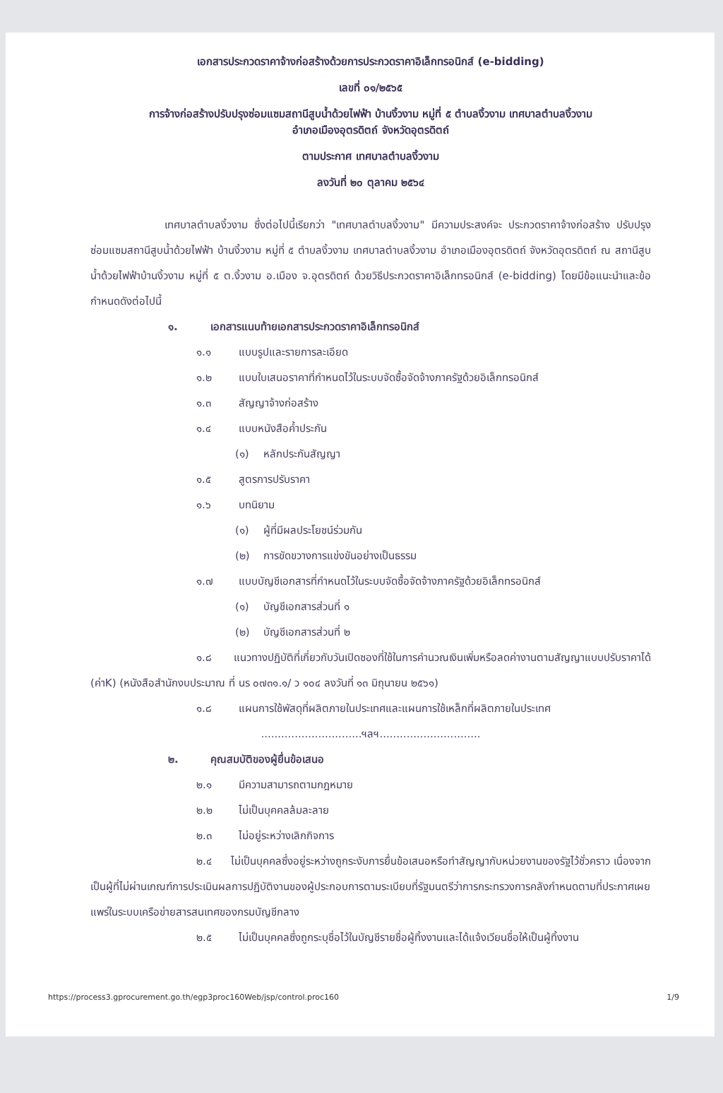เอกสารประกวดราคาจ้างก่อสร้างด้วยการประกวดราคาอิเล็กทรอนิกส์ (e-bidding)
เลขที่ ๐๑/๒๕๖๕
การจ้างก่อสร้างปรับปรุงซ่อมแซมสถานีสูบน้ำด้วยไฟฟ้า บ้านงิ้วงาม หมู่ที่ ๕ ตำบลงิ้วงาม เทศบาลตำบลงิ้วงาม
อำเภอเมืองอุตรดิตถ์ จังหวัดอุตรดิตถ์
ตามประกาศ เทศบาลตำบลงิ้วงาม
ลงวันที่ ๒๐ ตุลาคม ๒๕๖๔
เทศบาลตำบลงิ้วงาม ซึ่งต่อไปนี้เรียกว่า "เทศบาลตำบลงิ้วงาม" มีความประสงค์จะ ประกวดราคาจ้างก่อสร้าง ปรับปรุงซ่อมแซมสถานีสูบน้ำด้วยไฟฟ้า บ้านงิ้วงาม หมู่ที่ ๕ ตำบลงิ้วงาม เทศบาลตำบลงิ้วงาม อำเภอเมืองอุตรดิตถ์ จังหวัดอุตรดิตถ์ ณ สถานีสูบน้ำด้วยไฟฟ้าบ้านงิ้วงาม หมู่ที่ ๕ ต.งิ้วงาม อ.เมือง จ.อุตรดิตถ์ ด้วยวิธีประกวดราคาอิเล็กทรอนิกส์ (e-bidding) โดยมีข้อแนะนำและข้อกำหนดดังต่อไปนี้
๑. เอกสารแนบท้ายเอกสารประกวดราคาอิเล็กทรอนิกส์
๑.๑ แบบรูปและรายการละเอียด
๑.๒ แบบใบเสนอราคาที่กำหนดไว้ในระบบจัดซื้อจัดจ้างภาครัฐด้วยอิเล็กทรอนิกส์
๑.๓ สัญญาจ้างก่อสร้าง
๑.๔ แบบหนังสือค้ำประกัน
(๑) หลักประกันสัญญา
๑.๕ สูตรการปรับราคา
๑.๖ บทนิยาม
(๑) ผู้ที่มีผลประโยชน์ร่วมกัน
(๒) การขัดขวางการแข่งขันอย่างเป็นธรรม
๑.๗ แบบบัญชีเอกสารที่กำหนดไว้ในระบบจัดซื้อจัดจ้างภาครัฐด้วยอิเล็กทรอนิกส์
(๑) บัญชีเอกสารส่วนที่ ๑
(๒) บัญชีเอกสารส่วนที่ ๒
๑.๘ แนวทางปฏิบัติที่เกี่ยวกับวันเปิดซองที่ใช้ในการคำนวณเงินเพิ่มหรือลดค่างานตามสัญญาแบบปรับราคาได้ (ค่าK) (หนังสือสำนักงบประมาณ ที่ นร ๐๗๓๑.๑/ ว ๑๐๔ ลงวันที่ ๑๓ มิถุนายน ๒๕๖๑)
๑.๘ แผนการใช้พัสดุที่ผลิตภายในประเทศและแผนการใช้เหล็กที่ผลิตภายในประเทศ
..............................ฯลฯ..............................
๒. คุณสมบัติของผู้ยื่นข้อเสนอ
๒.๑ มีความสามารถตามกฎหมาย
๒.๒ ไม่เป็นบุคคลล้มละลาย
๒.๓ ไม่อยู่ระหว่างเลิกกิจการ
๒.๔ ไม่เป็นบุคคลซึ่งอยู่ระหว่างถูกระงับการยื่นข้อเสนอหรือทำสัญญากับหน่วยงานของรัฐไว้ชั่วคราว เนื่องจากเป็นผู้ที่ไม่ผ่านเกณฑ์การประเมินผลการปฏิบัติงานของผู้ประกอบการตามระเบียบที่รัฐมนตรีว่าการกระทรวงการคลังกำหนดตามที่ประกาศเผยแพร่ในระบบเครือข่ายสารสนเทศของกรมบัญชีกลาง
๒.๕ ไม่เป็นบุคคลซึ่งถูกระบุชื่อไว้ในบัญชีรายชื่อผู้ทิ้งงานและได้แจ้งเวียนชื่อให้เป็นผู้ทิ้งงาน
https://process3.gprocurement.go.th/egp3proc160Web/jsp/control.proc160 1/9